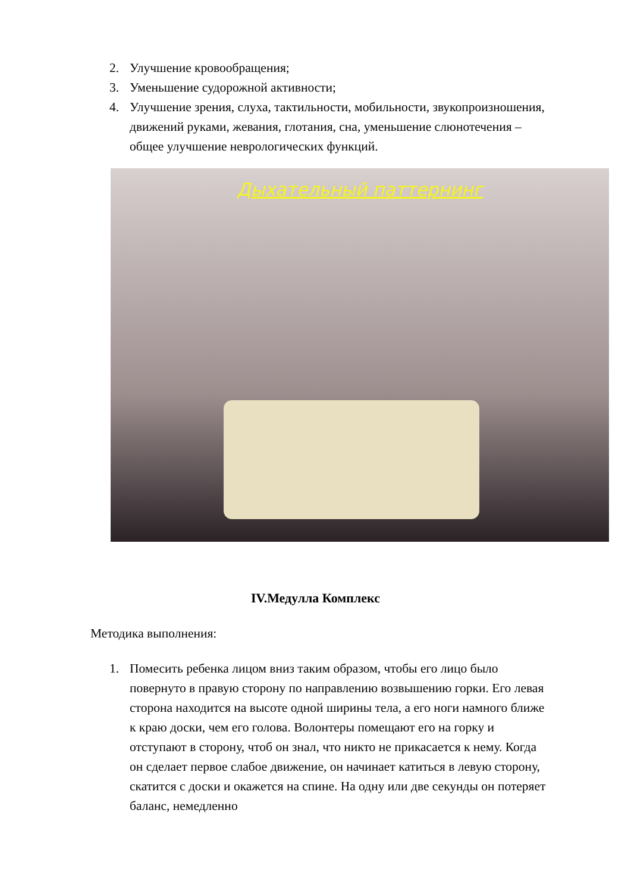2. Улучшение кровообращения;
3. Уменьшение судорожной активности;
4. Улучшение зрения, слуха, тактильности, мобильности, звукопроизношения, движений руками, жевания, глотания, сна, уменьшение слюнотечения – общее улучшение неврологических функций.
Дыхательный паттернинг
IV.Медулла Комплекс
Методика выполнения:
1. Помесить ребенка лицом вниз таким образом, чтобы его лицо было повернуто в правую сторону по направлению возвышению горки. Его левая сторона находится на высоте одной ширины тела, а его ноги намного ближе к краю доски, чем его голова. Волонтеры помещают его на горку и отступают в сторону, чтоб он знал, что никто не прикасается к нему. Когда он сделает первое слабое движение, он начинает катиться в левую сторону, скатится с доски и окажется на спине. На одну или две секунды он потеряет баланс, немедленно